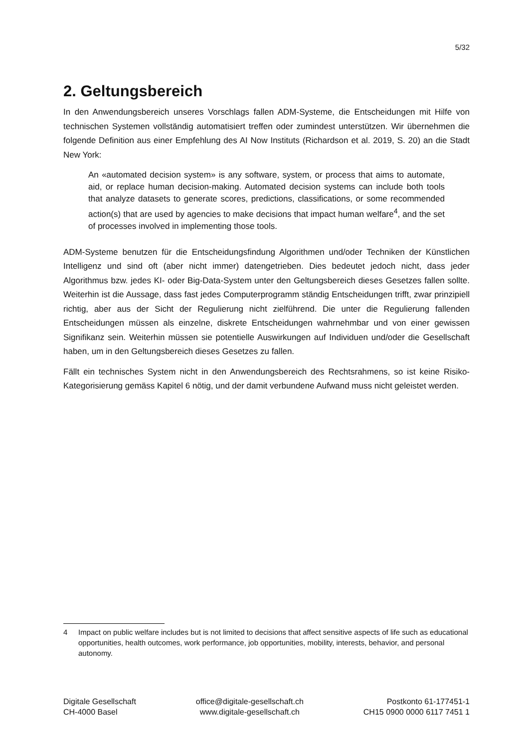5/32
2. Geltungsbereich
In den Anwendungsbereich unseres Vorschlags fallen ADM-Systeme, die Entscheidungen mit Hilfe von technischen Systemen vollständig automatisiert treffen oder zumindest unterstützen. Wir übernehmen die folgende Definition aus einer Empfehlung des AI Now Instituts (Richardson et al. 2019, S. 20) an die Stadt New York:
An «automated decision system» is any software, system, or process that aims to automate, aid, or replace human decision-making. Automated decision systems can include both tools that analyze datasets to generate scores, predictions, classifications, or some recommended action(s) that are used by agencies to make decisions that impact human welfare<sup>4</sup>, and the set of processes involved in implementing those tools.
ADM-Systeme benutzen für die Entscheidungsfindung Algorithmen und/oder Techniken der Künstlichen Intelligenz und sind oft (aber nicht immer) datengetrieben. Dies bedeutet jedoch nicht, dass jeder Algorithmus bzw. jedes KI- oder Big-Data-System unter den Geltungsbereich dieses Gesetzes fallen sollte. Weiterhin ist die Aussage, dass fast jedes Computerprogramm ständig Entscheidungen trifft, zwar prinzipiell richtig, aber aus der Sicht der Regulierung nicht zielführend. Die unter die Regulierung fallenden Entscheidungen müssen als einzelne, diskrete Entscheidungen wahrnehmbar und von einer gewissen Signifikanz sein. Weiterhin müssen sie potentielle Auswirkungen auf Individuen und/oder die Gesellschaft haben, um in den Geltungsbereich dieses Gesetzes zu fallen.
Fällt ein technisches System nicht in den Anwendungsbereich des Rechtsrahmens, so ist keine Risiko-Kategorisierung gemäss Kapitel 6 nötig, und der damit verbundene Aufwand muss nicht geleistet werden.
4 Impact on public welfare includes but is not limited to decisions that affect sensitive aspects of life such as educational opportunities, health outcomes, work performance, job opportunities, mobility, interests, behavior, and personal autonomy.
Digitale Gesellschaft
CH-4000 Basel
office@digitale-gesellschaft.ch
www.digitale-gesellschaft.ch
Postkonto 61-177451-1
CH15 0900 0000 6117 7451 1